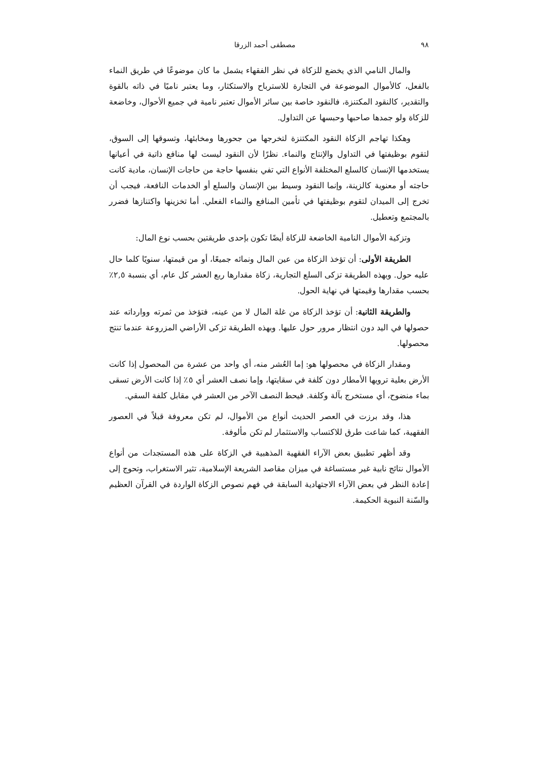٩٨ مصطفى أحمد الزرقا
والمال النامي الذي يخضع للزكاة في نظر الفقهاء يشمل ما كان موضوعًا في طريق النماء بالفعل، كالأموال الموضوعة في التجارة للاسترباح والاستكثار، وما يعتبر ناميًا في ذاته بالقوة والتقدير، كالنقود المكتنزة، فالنقود خاصة بين سائر الأموال تعتبر نامية في جميع الأحوال، وخاضعة للزكاة ولو جمدها صاحبها وحبسها عن التداول.
وهكذا تهاجم الزكاة النقود المكتنزة لتخرجها من جحورها ومخابئها، وتسوقها إلى السوق، لتقوم بوظيفتها في التداول والإنتاج والنماء. نظرًا لأن النقود ليست لها منافع ذاتية في أعيانها يستخدمها الإنسان كالسلع المختلفة الأنواع التي تفي بنفسها حاجة من حاجات الإنسان، مادية كانت حاجته أو معنوية كالزينة، وإنما النقود وسيط بين الإنسان والسلع أو الخدمات النافعة، فيجب أن تخرج إلى الميدان لتقوم بوظيفتها في تأمين المنافع والنماء الفعلي. أما تخزينها واكتنازها فضرر بالمجتمع وتعطيل.
وتزكية الأموال النامية الخاضعة للزكاة أيضًا تكون بإحدى طريقتين بحسب نوع المال:
الطريقة الأولى: أن تؤخذ الزكاة من عين المال ونمائه جميعًا، أو من قيمتها، سنويًا كلما حال عليه حول. وبهذه الطريقة تزكى السلع التجارية، زكاة مقدارها ربع العشر كل عام، أي بنسبة ٢,٥٪ بحسب مقدارها وقيمتها في نهاية الحول.
والطريقة الثانية: أن تؤخذ الزكاة من غلة المال لا من عينه، فتؤخذ من ثمرته ووارداته عند حصولها في اليد دون انتظار مرور حول عليها. وبهذه الطريقة تزكى الأراضي المزروعة عندما تنتج محصولها.
ومقدار الزكاة في محصولها هو: إما العُشر منه، أي واحد من عشرة من المحصول إذا كانت الأرض بعلية ترويها الأمطار دون كلفة في سقايتها، وإما نصف العشر أي ٥٪ إذا كانت الأرض تسقى بماء منضوح، أي مستخرج بآلة وكلفة. فيحط النصف الآخر من العشر في مقابل كلفة السقي.
هذا، وقد برزت في العصر الحديث أنواع من الأموال، لم تكن معروفة قبلاً في العصور الفقهية، كما شاعت طرق للاكتساب والاستثمار لم تكن مألوفة.
وقد أظهر تطبيق بعض الآراء الفقهية المذهبية في الزكاة على هذه المستجدات من أنواع الأموال نتائج نابية غير مستساغة في ميزان مقاصد الشريعة الإسلامية، تثير الاستغراب، وتحوج إلى إعادة النظر في بعض الآراء الاجتهادية السابقة في فهم نصوص الزكاة الواردة في القرآن العظيم والسّنة النبوية الحكيمة.